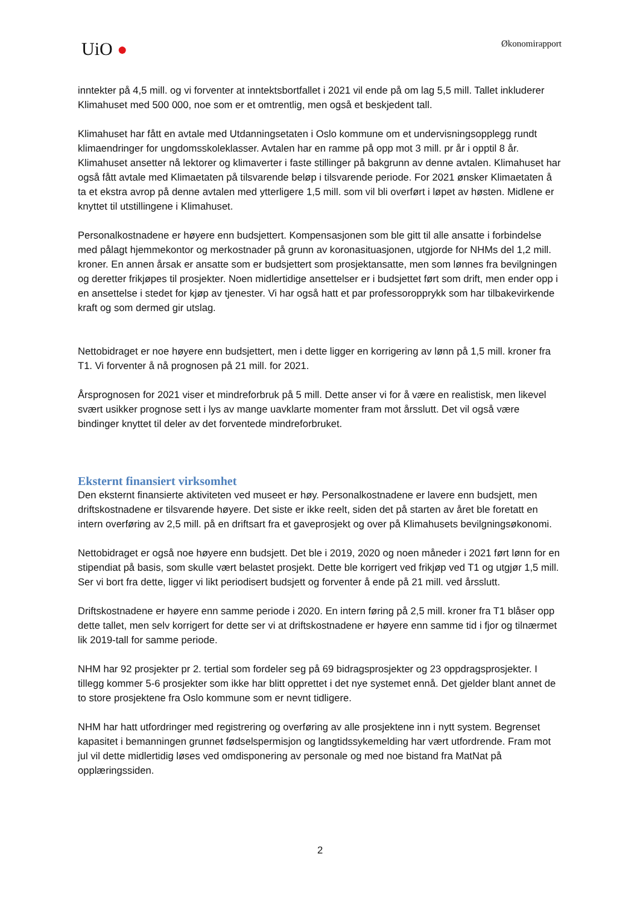UiO ●
Økonomirapport
inntekter på 4,5 mill. og vi forventer at inntektsbortfallet i 2021 vil ende på om lag 5,5 mill. Tallet inkluderer Klimahuset med 500 000, noe som er et omtrentlig, men også et beskjedent tall.
Klimahuset har fått en avtale med Utdanningsetaten i Oslo kommune om et undervisningsopplegg rundt klimaendringer for ungdomsskoleklasser. Avtalen har en ramme på opp mot 3 mill. pr år i opptil 8 år. Klimahuset ansetter nå lektorer og klimaverter i faste stillinger på bakgrunn av denne avtalen. Klimahuset har også fått avtale med Klimaetaten på tilsvarende beløp i tilsvarende periode. For 2021 ønsker Klimaetaten å ta et ekstra avrop på denne avtalen med ytterligere 1,5 mill. som vil bli overført i løpet av høsten. Midlene er knyttet til utstillingene i Klimahuset.
Personalkostnadene er høyere enn budsjettert. Kompensasjonen som ble gitt til alle ansatte i forbindelse med pålagt hjemmekontor og merkostnader på grunn av koronasituasjonen, utgjorde for NHMs del 1,2 mill. kroner. En annen årsak er ansatte som er budsjettert som prosjektansatte, men som lønnes fra bevilgningen og deretter frikjøpes til prosjekter. Noen midlertidige ansettelser er i budsjettet ført som drift, men ender opp i en ansettelse i stedet for kjøp av tjenester. Vi har også hatt et par professoropprykk som har tilbakevirkende kraft og som dermed gir utslag.
Nettobidraget er noe høyere enn budsjettert, men i dette ligger en korrigering av lønn på 1,5 mill. kroner fra T1. Vi forventer å nå prognosen på 21 mill. for 2021.
Årsprognosen for 2021 viser et mindreforbruk på 5 mill. Dette anser vi for å være en realistisk, men likevel svært usikker prognose sett i lys av mange uavklarte momenter fram mot årsslutt. Det vil også være bindinger knyttet til deler av det forventede mindreforbruket.
Eksternt finansiert virksomhet
Den eksternt finansierte aktiviteten ved museet er høy. Personalkostnadene er lavere enn budsjett, men driftskostnadene er tilsvarende høyere. Det siste er ikke reelt, siden det på starten av året ble foretatt en intern overføring av 2,5 mill. på en driftsart fra et gaveprosjekt og over på Klimahusets bevilgningsøkonomi.
Nettobidraget er også noe høyere enn budsjett. Det ble i 2019, 2020 og noen måneder i 2021 ført lønn for en stipendiat på basis, som skulle vært belastet prosjekt. Dette ble korrigert ved frikjøp ved T1 og utgjør 1,5 mill. Ser vi bort fra dette, ligger vi likt periodisert budsjett og forventer å ende på 21 mill. ved årsslutt.
Driftskostnadene er høyere enn samme periode i 2020. En intern føring på 2,5 mill. kroner fra T1 blåser opp dette tallet, men selv korrigert for dette ser vi at driftskostnadene er høyere enn samme tid i fjor og tilnærmet lik 2019-tall for samme periode.
NHM har 92 prosjekter pr 2. tertial som fordeler seg på 69 bidragsprosjekter og 23 oppdragsprosjekter. I tillegg kommer 5-6 prosjekter som ikke har blitt opprettet i det nye systemet ennå. Det gjelder blant annet de to store prosjektene fra Oslo kommune som er nevnt tidligere.
NHM har hatt utfordringer med registrering og overføring av alle prosjektene inn i nytt system. Begrenset kapasitet i bemanningen grunnet fødselspermisjon og langtidssykemelding har vært utfordrende. Fram mot jul vil dette midlertidig løses ved omdisponering av personale og med noe bistand fra MatNat på opplæringssiden.
2